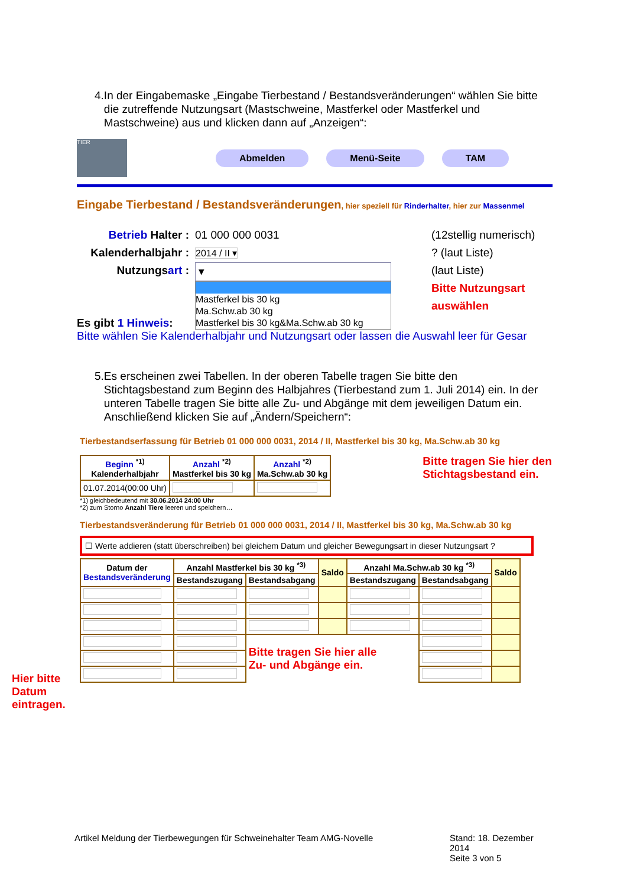4. In der Eingabemaske „Eingabe Tierbestand / Bestandsveränderungen“ wählen Sie bitte die zutreffende Nutzungsart (Mastschweine, Mastferkel oder Mastferkel und Mastschweine) aus und klicken dann auf „Anzeigen“:
TIER
Abmelden Menü-Seite TAM
Eingabe Tierbestand / Bestandsveränderungen, hier speziell für Rinderhalter, hier zur Massenmel
Betrieb Halter :
Kalenderhalbjahr :
Nutzungsart :
01 000 000 0031
2014 / II ▾
▾
Mastferkel bis 30 kg
Ma.Schw.ab 30 kg
Mastferkel bis 30 kg&Ma.Schw.ab 30 kg
(12stellig numerisch)
? (laut Liste)
(laut Liste)
Bitte Nutzungsart
auswählen
Es gibt 1 Hinweis:
Bitte wählen Sie Kalenderhalbjahr und Nutzungsart oder lassen die Auswahl leer für Gesar
5. Es erscheinen zwei Tabellen. In der oberen Tabelle tragen Sie bitte den Stichtagsbestand zum Beginn des Halbjahres (Tierbestand zum 1. Juli 2014) ein. In der unteren Tabelle tragen Sie bitte alle Zu- und Abgänge mit dem jeweiligen Datum ein. Anschließend klicken Sie auf „Ändern/Speichern“:
Tierbestandserfassung für Betrieb 01 000 000 0031, 2014 / II, Mastferkel bis 30 kg, Ma.Schw.ab 30 kg
| Beginn <sup>*1)</sup> Kalenderhalbjahr | Anzahl <sup>*2)</sup> Mastferkel bis 30 kg | Anzahl <sup>*2)</sup> Ma.Schw.ab 30 kg |
| --- | --- | --- |
| 01.07.2014(00:00 Uhr) | | |
Bitte tragen Sie hier den
Stichtagsbestand ein.
*1) gleichbedeutend mit 30.06.2014 24:00 Uhr
*2) zum Storno Anzahl Tiere leeren und speichern…
Tierbestandsveränderung für Betrieb 01 000 000 0031, 2014 / II, Mastferkel bis 30 kg, Ma.Schw.ab 30 kg
☐ Werte addieren (statt überschreiben) bei gleichem Datum und gleicher Bewegungsart in dieser Nutzungsart ?
| Datum der Bestandsveränderung | Anzahl Mastferkel bis 30 kg <sup>*3)</sup> | | Saldo | Anzahl Ma.Schw.ab 30 kg <sup>*3)</sup> | | Saldo |
| --- | --- | --- | --- | --- | --- | --- |
| | Bestandszugang | Bestandsabgang | | Bestandszugang | Bestandsabgang | |
| | | Bitte tragen Sie hier alle Zu- und Abgänge ein. | | | | |
Hier bitte
Datum
eintragen.
Artikel Meldung der Tierbewegungen für Schweinehalter
Team AMG-Novelle Stand: 18. Dezember 2014
Seite 3 von 5